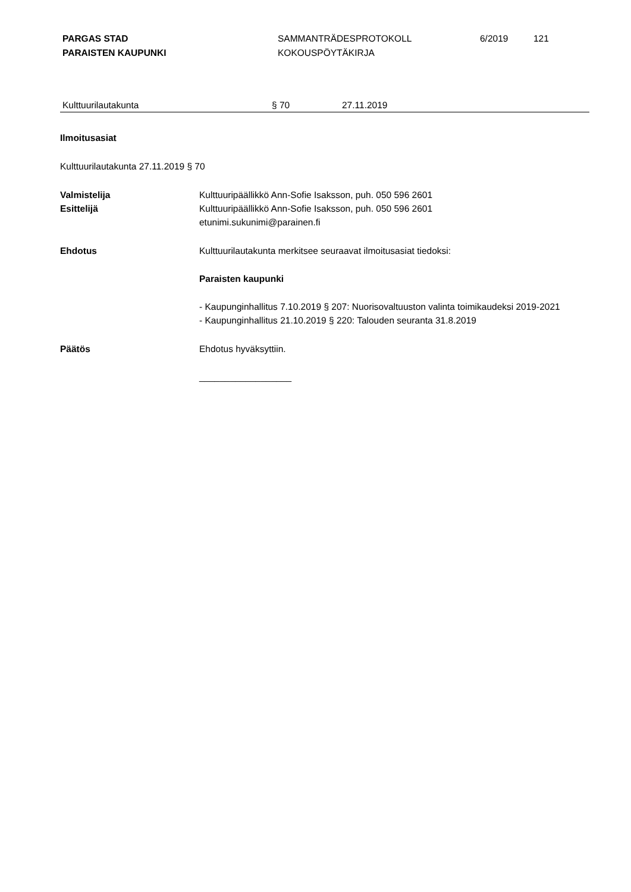PARGAS STAD
PARAISTEN KAUPUNKI
SAMMANTRÄDESPROTOKOLL
KOKOUSPÖYTÄKIRJA
6/2019 121
Kulttuurilautakunta § 70 27.11.2019
Ilmoitusasiat
Kulttuurilautakunta 27.11.2019 § 70
Valmistelija
Esittelijä
Kulttuuripäällikkö Ann-Sofie Isaksson, puh. 050 596 2601
Kulttuuripäällikkö Ann-Sofie Isaksson, puh. 050 596 2601
etunimi.sukunimi@parainen.fi
Ehdotus Kulttuurilautakunta merkitsee seuraavat ilmoitusasiat tiedoksi:
Paraisten kaupunki
- Kaupunginhallitus 7.10.2019 § 207: Nuorisovaltuuston valinta toimikaudeksi 2019-2021
- Kaupunginhallitus 21.10.2019 § 220: Talouden seuranta 31.8.2019
Päätös Ehdotus hyväksyttiin.
__________________